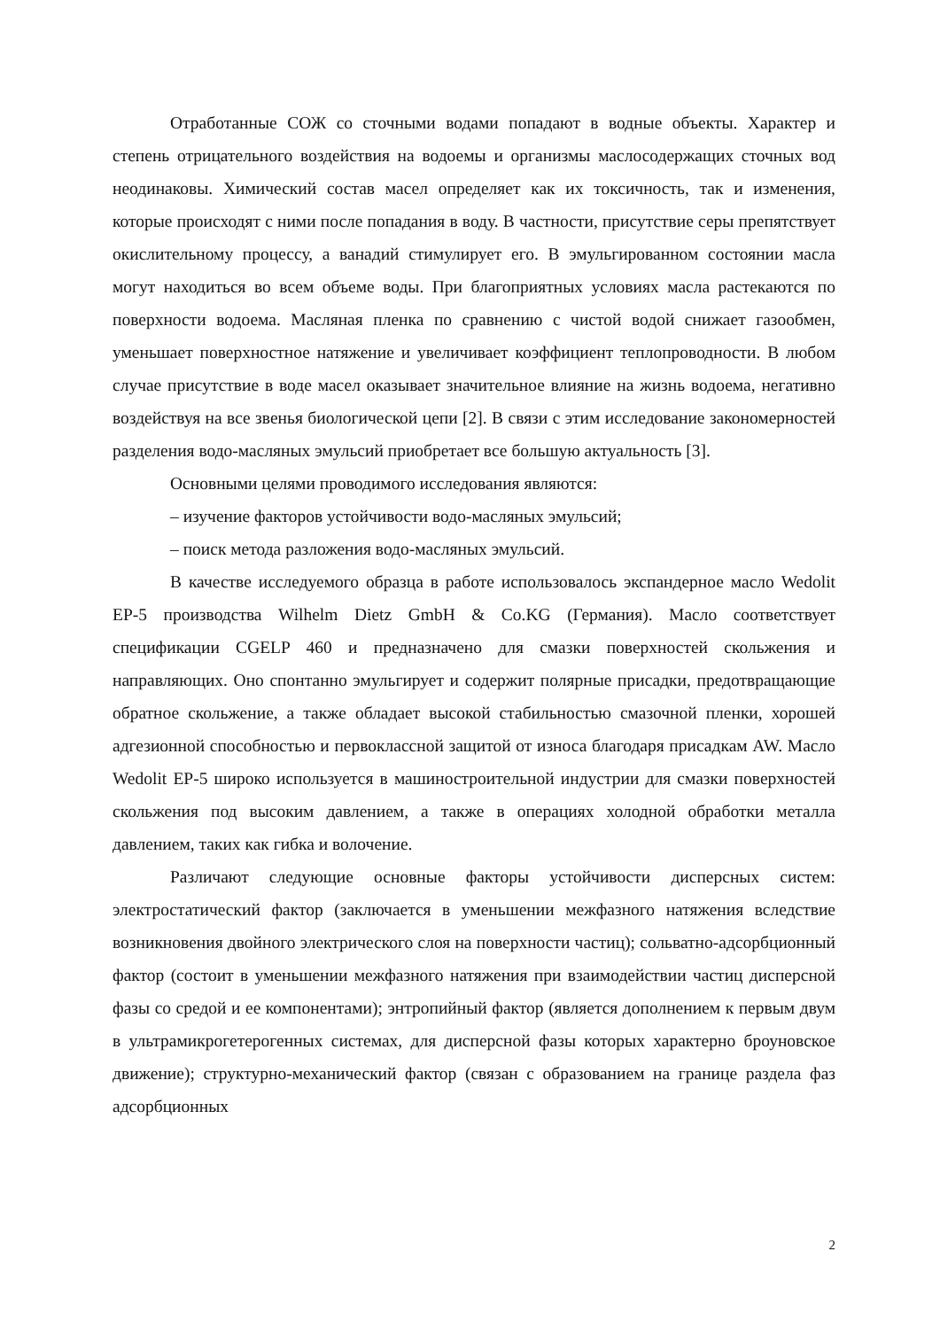Отработанные СОЖ со сточными водами попадают в водные объекты. Характер и степень отрицательного воздействия на водоемы и организмы маслосодержащих сточных вод неодинаковы. Химический состав масел определяет как их токсичность, так и изменения, которые происходят с ними после попадания в воду. В частности, присутствие серы препятствует окислительному процессу, а ванадий стимулирует его. В эмульгированном состоянии масла могут находиться во всем объеме воды. При благоприятных условиях масла растекаются по поверхности водоема. Масляная пленка по сравнению с чистой водой снижает газообмен, уменьшает поверхностное натяжение и увеличивает коэффициент теплопроводности. В любом случае присутствие в воде масел оказывает значительное влияние на жизнь водоема, негативно воздействуя на все звенья биологической цепи [2]. В связи с этим исследование закономерностей разделения водо-масляных эмульсий приобретает все большую актуальность [3].
Основными целями проводимого исследования являются:
– изучение факторов устойчивости водо-масляных эмульсий;
– поиск метода разложения водо-масляных эмульсий.
В качестве исследуемого образца в работе использовалось экспандерное масло Wedolit EP-5 производства Wilhelm Dietz GmbH & Co.KG (Германия). Масло соответствует спецификации CGELP 460 и предназначено для смазки поверхностей скольжения и направляющих. Оно спонтанно эмульгирует и содержит полярные присадки, предотвращающие обратное скольжение, а также обладает высокой стабильностью смазочной пленки, хорошей адгезионной способностью и первоклассной защитой от износа благодаря присадкам AW. Масло Wedolit EP-5 широко используется в машиностроительной индустрии для смазки поверхностей скольжения под высоким давлением, а также в операциях холодной обработки металла давлением, таких как гибка и волочение.
Различают следующие основные факторы устойчивости дисперсных систем: электростатический фактор (заключается в уменьшении межфазного натяжения вследствие возникновения двойного электрического слоя на поверхности частиц); сольватно-адсорбционный фактор (состоит в уменьшении межфазного натяжения при взаимодействии частиц дисперсной фазы со средой и ее компонентами); энтропийный фактор (является дополнением к первым двум в ультрамикрогетерогенных системах, для дисперсной фазы которых характерно броуновское движение); структурно-механический фактор (связан с образованием на границе раздела фаз адсорбционных
2